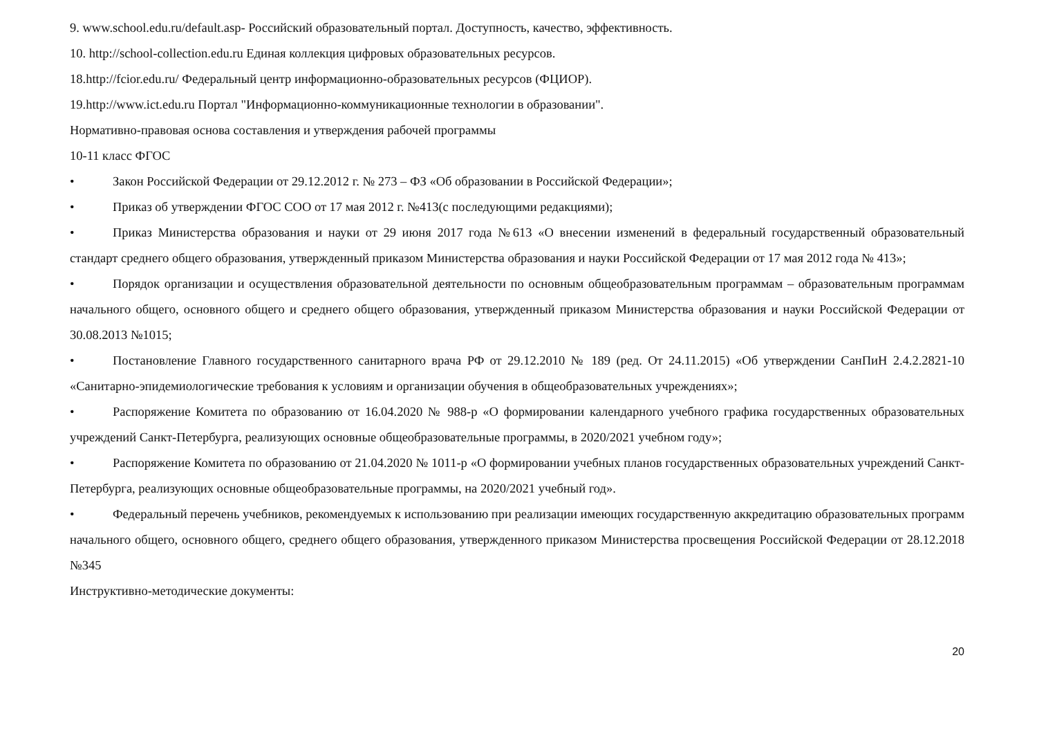9. www.school.edu.ru/default.asp- Российский образовательный портал. Доступность, качество, эффективность.
10. http://school-collection.edu.ru Единая коллекция цифровых образовательных ресурсов.
18.http://fcior.edu.ru/ Федеральный центр информационно-образовательных ресурсов (ФЦИОР).
19.http://www.ict.edu.ru Портал "Информационно-коммуникационные технологии в образовании".
Нормативно-правовая основа составления и утверждения рабочей программы
10-11 класс ФГОС
• Закон Российской Федерации от 29.12.2012 г. № 273 – ФЗ «Об образовании в Российской Федерации»;
• Приказ об утверждении ФГОС СОО от 17 мая 2012 г. №413(с последующими редакциями);
• Приказ Министерства образования и науки от 29 июня 2017 года №613 «О внесении изменений в федеральный государственный образовательный стандарт среднего общего образования, утвержденный приказом Министерства образования и науки Российской Федерации от 17 мая 2012 года № 413»;
• Порядок организации и осуществления образовательной деятельности по основным общеобразовательным программам – образовательным программам начального общего, основного общего и среднего общего образования, утвержденный приказом Министерства образования и науки Российской Федерации от 30.08.2013 №1015;
• Постановление Главного государственного санитарного врача РФ от 29.12.2010 № 189 (ред. От 24.11.2015) «Об утверждении СанПиН 2.4.2.2821-10 «Санитарно-эпидемиологические требования к условиям и организации обучения в общеобразовательных учреждениях»;
• Распоряжение Комитета по образованию от 16.04.2020 № 988-р «О формировании календарного учебного графика государственных образовательных учреждений Санкт-Петербурга, реализующих основные общеобразовательные программы, в 2020/2021 учебном году»;
• Распоряжение Комитета по образованию от 21.04.2020 № 1011-р «О формировании учебных планов государственных образовательных учреждений Санкт-Петербурга, реализующих основные общеобразовательные программы, на 2020/2021 учебный год».
• Федеральный перечень учебников, рекомендуемых к использованию при реализации имеющих государственную аккредитацию образовательных программ начального общего, основного общего, среднего общего образования, утвержденного приказом Министерства просвещения Российской Федерации от 28.12.2018 №345
Инструктивно-методические документы:
20